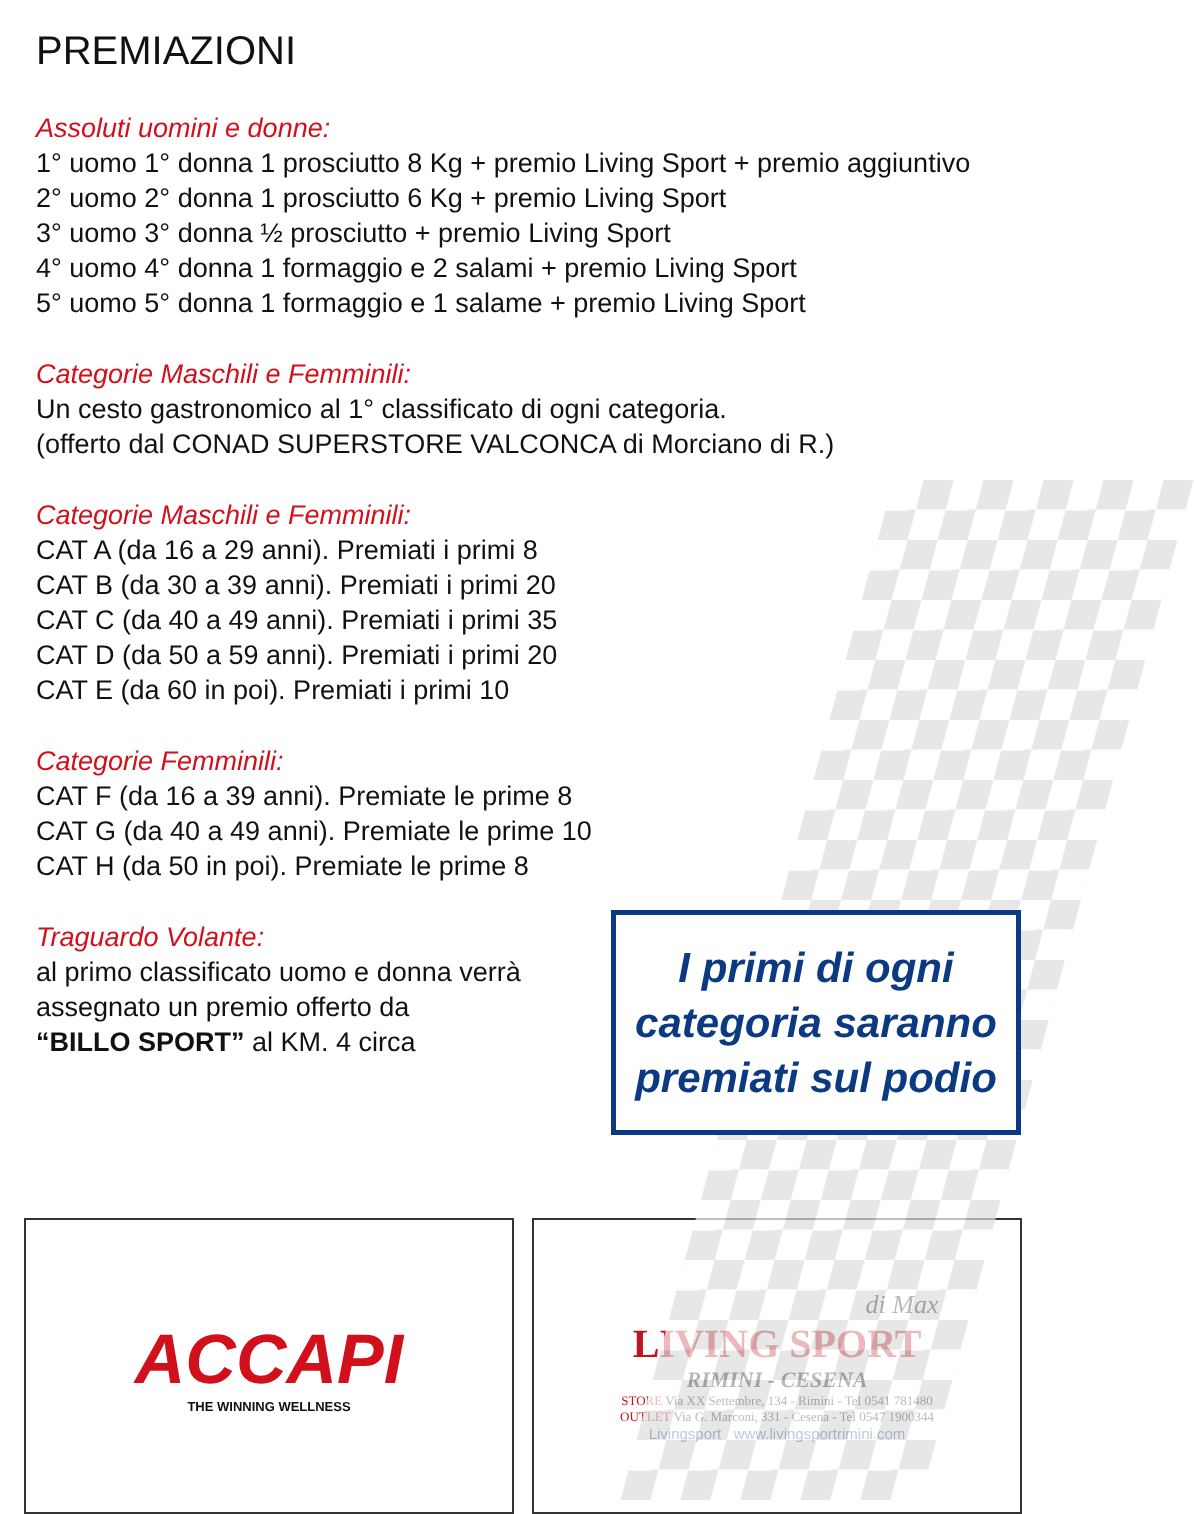PREMIAZIONI
Assoluti uomini e donne:
1° uomo 1° donna 1 prosciutto 8 Kg + premio Living Sport + premio aggiuntivo
2° uomo 2° donna 1 prosciutto 6 Kg + premio Living Sport
3° uomo 3° donna ½ prosciutto + premio Living Sport
4° uomo 4° donna 1 formaggio e 2 salami + premio Living Sport
5° uomo 5° donna 1 formaggio e 1 salame + premio Living Sport
Categorie Maschili e Femminili:
Un cesto gastronomico al 1° classificato di ogni categoria.
(offerto dal CONAD SUPERSTORE VALCONCA di Morciano di R.)
Categorie Maschili e Femminili:
CAT A (da 16 a 29 anni). Premiati i primi 8
CAT B (da 30 a 39 anni). Premiati i primi 20
CAT C (da 40 a 49 anni). Premiati i primi 35
CAT D (da 50 a 59 anni). Premiati i primi 20
CAT E (da 60 in poi). Premiati i primi 10
Categorie Femminili:
CAT F (da 16 a 39 anni). Premiate le prime 8
CAT G (da 40 a 49 anni). Premiate le prime 10
CAT H (da 50 in poi). Premiate le prime 8
Traguardo Volante:
al primo classificato uomo e donna verrà
assegnato un premio offerto da
“BILLO SPORT” al KM. 4 circa
I primi di ogni
categoria saranno
premiati sul podio
ACCAPI
THE WINNING WELLNESS
di Max
LIVING SPORT
RIMINI - CESENA
STORE Via XX Settembre, 134 - Rimini - Tel 0541 781480
OUTLET Via G. Marconi, 331 - Cesena - Tel 0547 1900344
Livingsport www.livingsportrimini.com